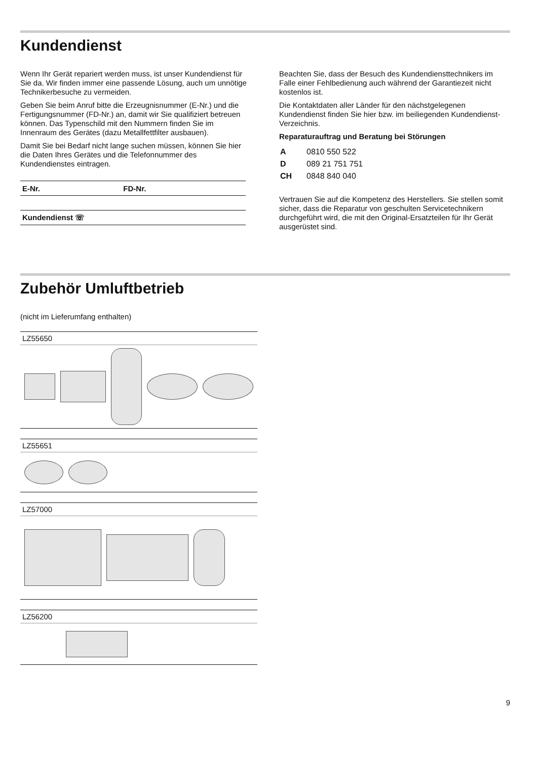Kundendienst
Wenn Ihr Gerät repariert werden muss, ist unser Kundendienst für Sie da. Wir finden immer eine passende Lösung, auch um unnötige Technikerbesuche zu vermeiden.
Geben Sie beim Anruf bitte die Erzeugnisnummer (E-Nr.) und die Fertigungsnummer (FD-Nr.) an, damit wir Sie qualifiziert betreuen können. Das Typenschild mit den Nummern finden Sie im Innenraum des Gerätes (dazu Metallfettfilter ausbauen).
Damit Sie bei Bedarf nicht lange suchen müssen, können Sie hier die Daten Ihres Gerätes und die Telefonnummer des Kundendienstes eintragen.
| E-Nr. | FD-Nr. |
| Kundendienst ☏ | |
Beachten Sie, dass der Besuch des Kundendiensttechnikers im Falle einer Fehlbedienung auch während der Garantiezeit nicht kostenlos ist.
Die Kontaktdaten aller Länder für den nächstgelegenen Kundendienst finden Sie hier bzw. im beiliegenden Kundendienst-Verzeichnis.
Reparaturauftrag und Beratung bei Störungen
| A | 0810 550 522 |
| D | 089 21 751 751 |
| CH | 0848 840 040 |
Vertrauen Sie auf die Kompetenz des Herstellers. Sie stellen somit sicher, dass die Reparatur von geschulten Servicetechnikern durchgeführt wird, die mit den Original-Ersatzteilen für Ihr Gerät ausgerüstet sind.
Zubehör Umluftbetrieb
(nicht im Lieferumfang enthalten)
LZ55650
LZ55651
LZ57000
LZ56200
9